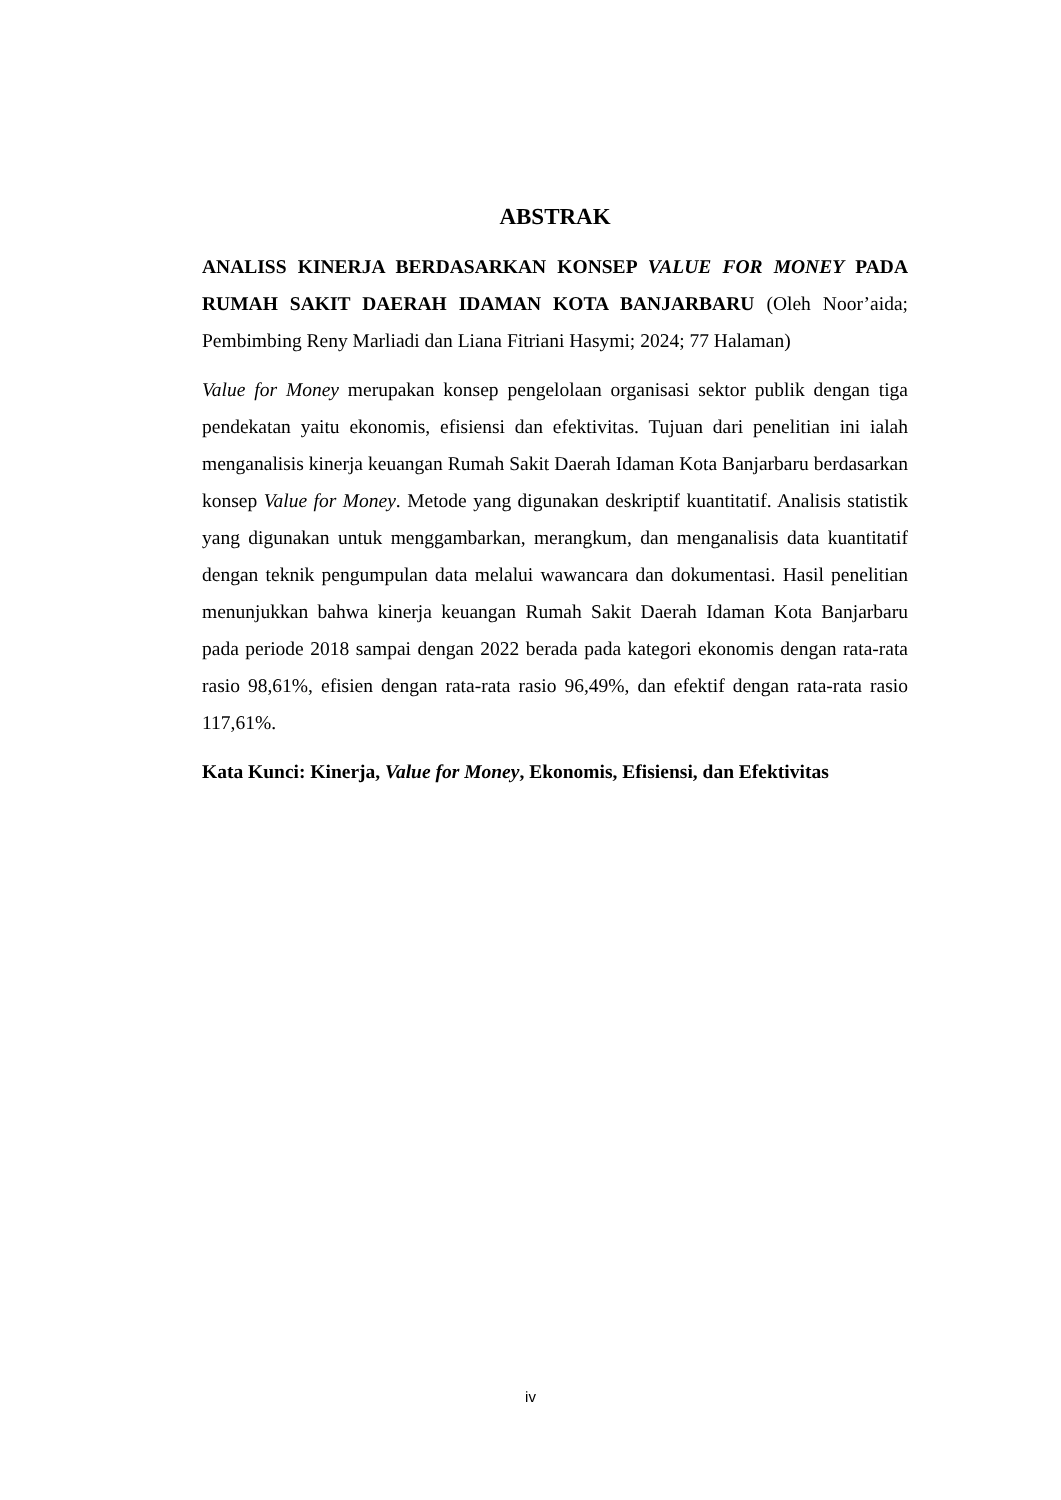ABSTRAK
ANALISS KINERJA BERDASARKAN KONSEP VALUE FOR MONEY PADA RUMAH SAKIT DAERAH IDAMAN KOTA BANJARBARU (Oleh Noor’aida; Pembimbing Reny Marliadi dan Liana Fitriani Hasymi; 2024; 77 Halaman)
Value for Money merupakan konsep pengelolaan organisasi sektor publik dengan tiga pendekatan yaitu ekonomis, efisiensi dan efektivitas. Tujuan dari penelitian ini ialah menganalisis kinerja keuangan Rumah Sakit Daerah Idaman Kota Banjarbaru berdasarkan konsep Value for Money. Metode yang digunakan deskriptif kuantitatif. Analisis statistik yang digunakan untuk menggambarkan, merangkum, dan menganalisis data kuantitatif dengan teknik pengumpulan data melalui wawancara dan dokumentasi. Hasil penelitian menunjukkan bahwa kinerja keuangan Rumah Sakit Daerah Idaman Kota Banjarbaru pada periode 2018 sampai dengan 2022 berada pada kategori ekonomis dengan rata-rata rasio 98,61%, efisien dengan rata-rata rasio 96,49%, dan efektif dengan rata-rata rasio 117,61%.
Kata Kunci: Kinerja, Value for Money, Ekonomis, Efisiensi, dan Efektivitas
iv